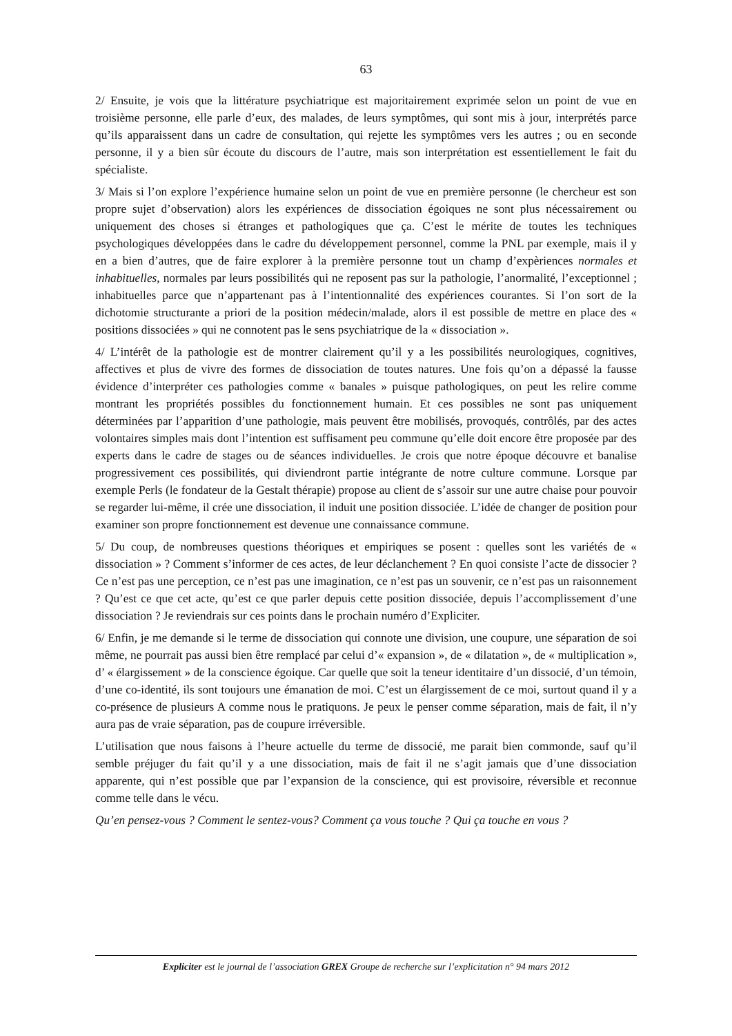63
2/ Ensuite, je vois que la littérature psychiatrique est majoritairement exprimée selon un point de vue en troisième personne, elle parle d’eux, des malades, de leurs symptômes, qui sont mis à jour, interprétés parce qu’ils apparaissent dans un cadre de consultation, qui rejette les symptômes vers les autres ; ou en seconde personne, il y a bien sûr écoute du discours de l’autre, mais son interprétation est essentiellement le fait du spécialiste.
3/ Mais si l’on explore l’expérience humaine selon un point de vue en première personne (le chercheur est son propre sujet d’observation) alors les expériences de dissociation égoiques ne sont plus nécessairement ou uniquement des choses si étranges et pathologiques que ça. C’est le mérite de toutes les techniques psychologiques développées dans le cadre du développement personnel, comme la PNL par exemple, mais il y en a bien d’autres, que de faire explorer à la première personne tout un champ d’expèriences normales et inhabituelles, normales par leurs possibilités qui ne reposent pas sur la pathologie, l’anormalité, l’exceptionnel ; inhabituelles parce que n’appartenant pas à l’intentionnalité des expériences courantes. Si l’on sort de la dichotomie structurante a priori de la position médecin/malade, alors il est possible de mettre en place des « positions dissociées » qui ne connotent pas le sens psychiatrique de la « dissociation ».
4/ L’intérêt de la pathologie est de montrer clairement qu’il y a les possibilités neurologiques, cognitives, affectives et plus de vivre des formes de dissociation de toutes natures. Une fois qu’on a dépassé la fausse évidence d’interpréter ces pathologies comme « banales » puisque pathologiques, on peut les relire comme montrant les propriétés possibles du fonctionnement humain. Et ces possibles ne sont pas uniquement déterminées par l’apparition d’une pathologie, mais peuvent être mobilisés, provoqués, contrôlés, par des actes volontaires simples mais dont l’intention est suffisament peu commune qu’elle doit encore être proposée par des experts dans le cadre de stages ou de séances individuelles. Je crois que notre époque découvre et banalise progressivement ces possibilités, qui diviendront partie intégrante de notre culture commune. Lorsque par exemple Perls (le fondateur de la Gestalt thérapie) propose au client de s’assoir sur une autre chaise pour pouvoir se regarder lui-même, il crée une dissociation, il induit une position dissociée. L’idée de changer de position pour examiner son propre fonctionnement est devenue une connaissance commune.
5/ Du coup, de nombreuses questions théoriques et empiriques se posent : quelles sont les variétés de « dissociation » ? Comment s’informer de ces actes, de leur déclanchement ? En quoi consiste l’acte de dissocier ? Ce n’est pas une perception, ce n’est pas une imagination, ce n’est pas un souvenir, ce n’est pas un raisonnement ? Qu’est ce que cet acte, qu’est ce que parler depuis cette position dissociée, depuis l’accomplissement d’une dissociation ? Je reviendrais sur ces points dans le prochain numéro d’Expliciter.
6/ Enfin, je me demande si le terme de dissociation qui connote une division, une coupure, une séparation de soi même, ne pourrait pas aussi bien être remplacé par celui d’« expansion », de « dilatation », de « multiplication », d’ « élargissement » de la conscience égoique. Car quelle que soit la teneur identitaire d’un dissocié, d’un témoin, d’une co-identité, ils sont toujours une émanation de moi. C’est un élargissement de ce moi, surtout quand il y a co-présence de plusieurs A comme nous le pratiquons. Je peux le penser comme séparation, mais de fait, il n’y aura pas de vraie séparation, pas de coupure irréversible.
L’utilisation que nous faisons à l’heure actuelle du terme de dissocié, me parait bien commonde, sauf qu’il semble préjuger du fait qu’il y a une dissociation, mais de fait il ne s’agit jamais que d’une dissociation apparente, qui n’est possible que par l’expansion de la conscience, qui est provisoire, réversible et reconnue comme telle dans le vécu.
Qu’en pensez-vous ? Comment le sentez-vous? Comment ça vous touche ? Qui ça touche en vous ?
Expliciter est le journal de l’association GREX Groupe de recherche sur l’explicitation n° 94 mars 2012